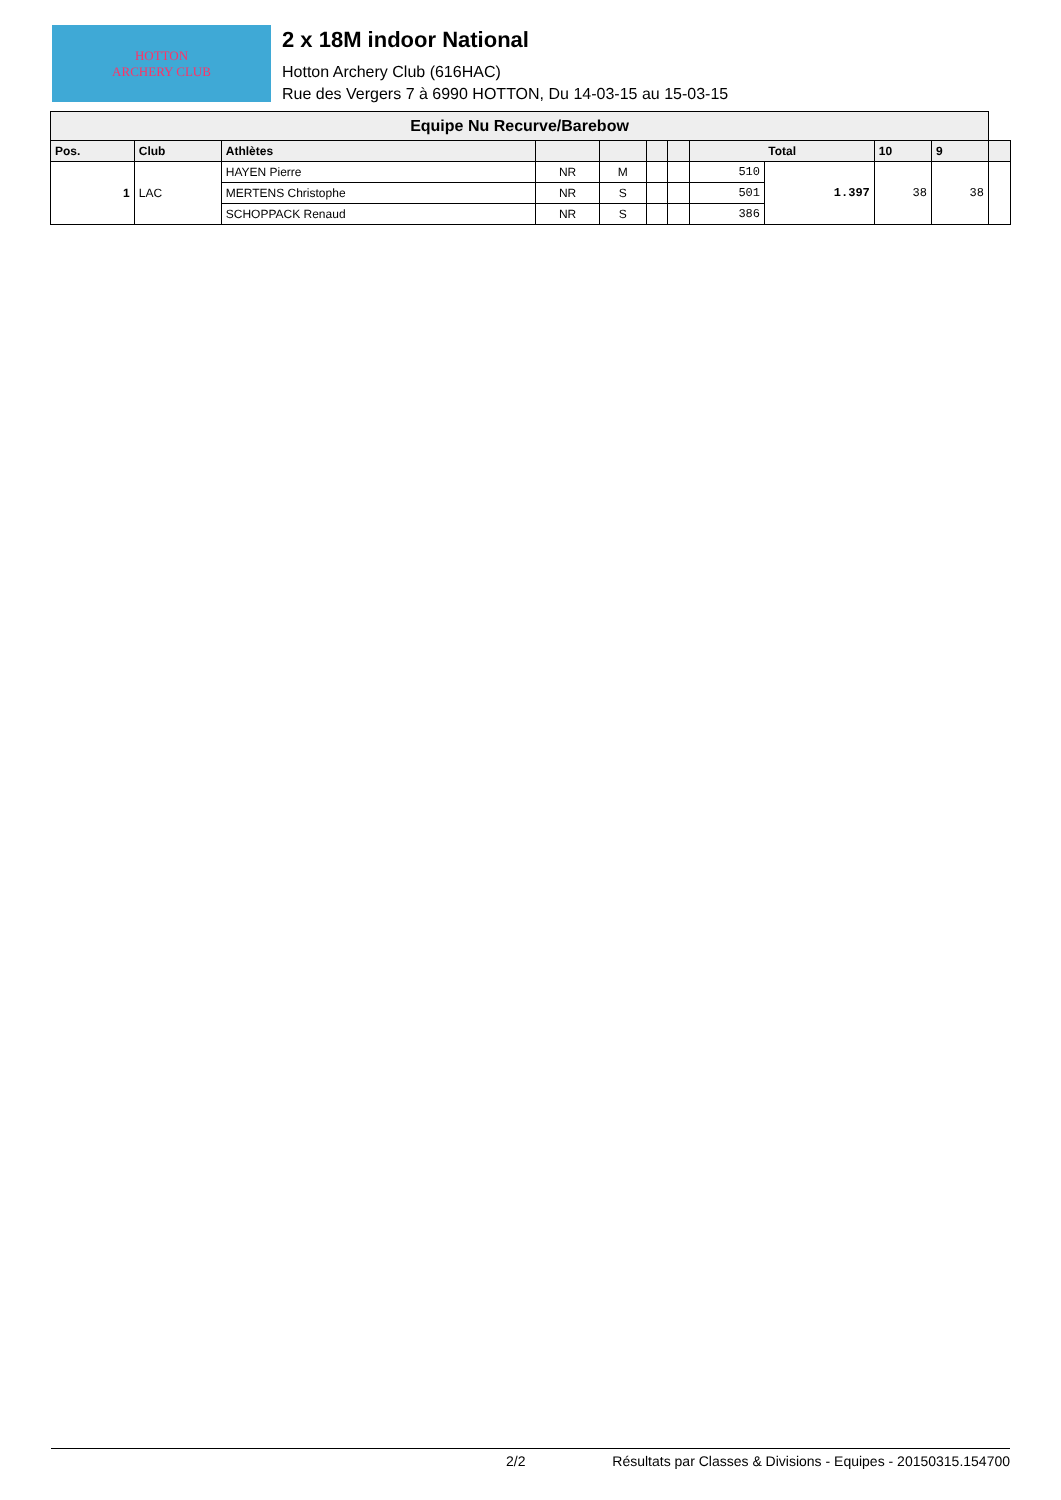HOTTON
ARCHERY CLUB
2 x 18M indoor National
Hotton Archery Club (616HAC)
Rue des Vergers 7 à 6990 HOTTON, Du 14-03-15 au 15-03-15
| Equipe Nu Recurve/Barebow | | | | | | | | | | | |
| --- | --- | --- | --- | --- | --- | --- | --- | --- | --- | --- | --- |
| Pos. | Club | Athlètes | | | | | Total | | 10 | 9 | |
| 1 | LAC | HAYEN Pierre | NR | M | | | 510 | 1.397 | 38 | 38 | |
| | | MERTENS Christophe | NR | S | | | 501 | | | | |
| | | SCHOPPACK Renaud | NR | S | | | 386 | | | | |
2/2 Résultats par Classes & Divisions - Equipes - 20150315.154700